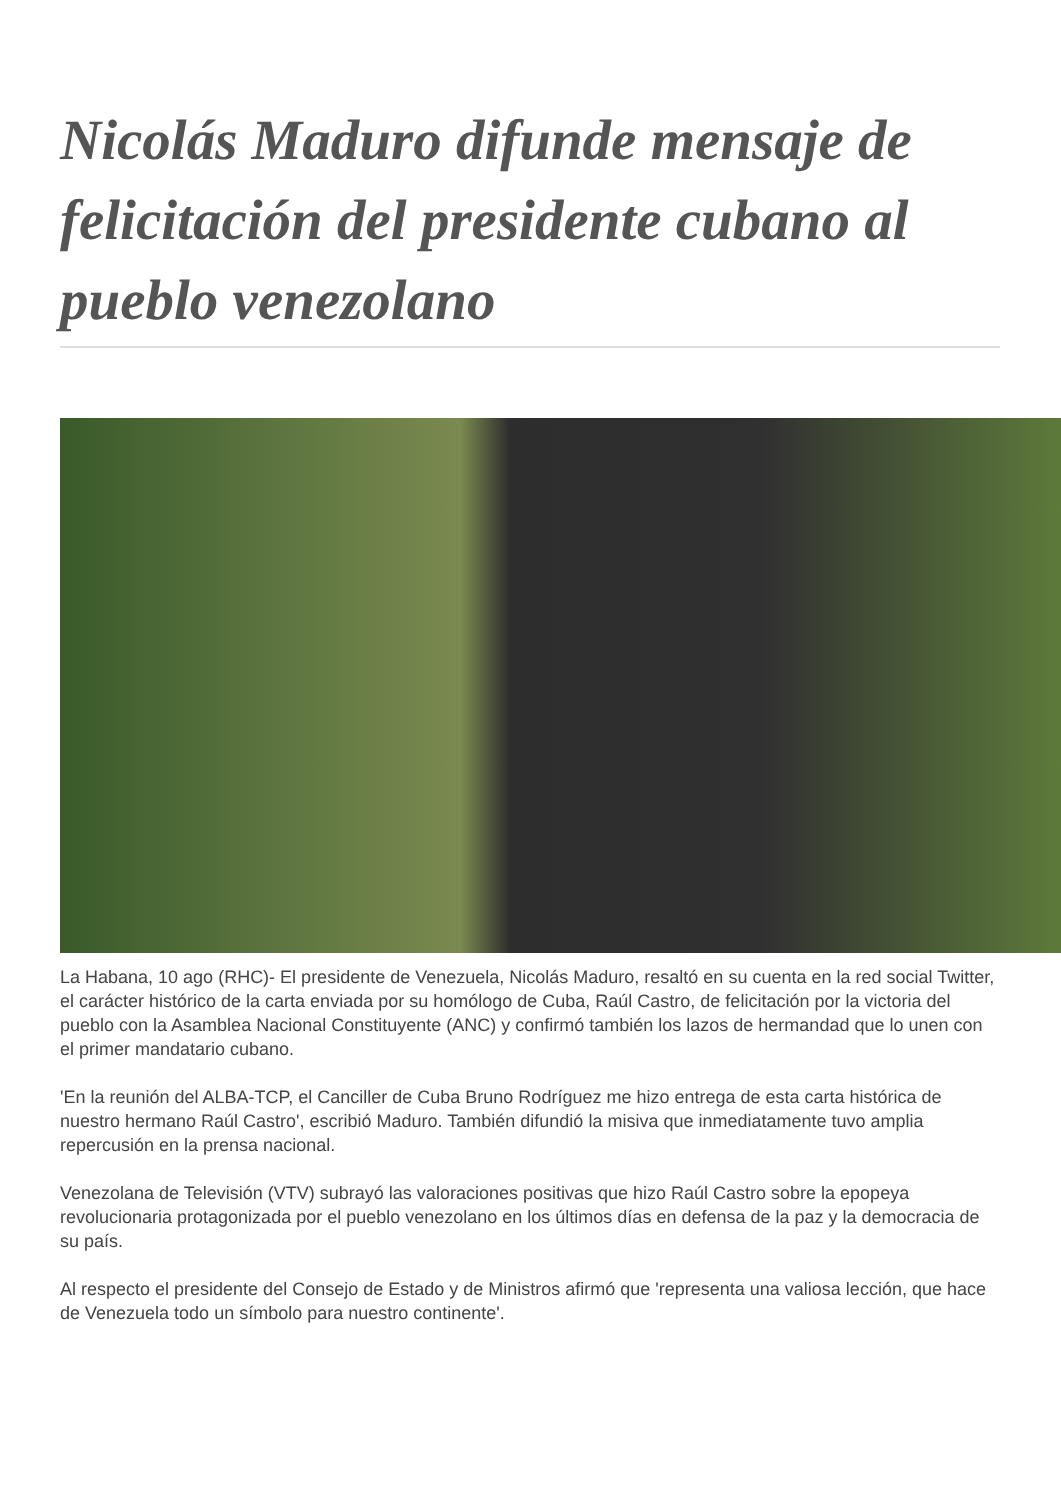Nicolás Maduro difunde mensaje de felicitación del presidente cubano al pueblo venezolano
La Habana, 10 ago (RHC)- El presidente de Venezuela, Nicolás Maduro, resaltó en su cuenta en la red social Twitter, el carácter histórico de la carta enviada por su homólogo de Cuba, Raúl Castro, de felicitación por la victoria del pueblo con la Asamblea Nacional Constituyente (ANC) y confirmó también los lazos de hermandad que lo unen con el primer mandatario cubano.
'En la reunión del ALBA-TCP, el Canciller de Cuba Bruno Rodríguez me hizo entrega de esta carta histórica de nuestro hermano Raúl Castro', escribió Maduro. También difundió la misiva que inmediatamente tuvo amplia repercusión en la prensa nacional.
Venezolana de Televisión (VTV) subrayó las valoraciones positivas que hizo Raúl Castro sobre la epopeya revolucionaria protagonizada por el pueblo venezolano en los últimos días en defensa de la paz y la democracia de su país.
Al respecto el presidente del Consejo de Estado y de Ministros afirmó que 'representa una valiosa lección, que hace de Venezuela todo un símbolo para nuestro continente'.